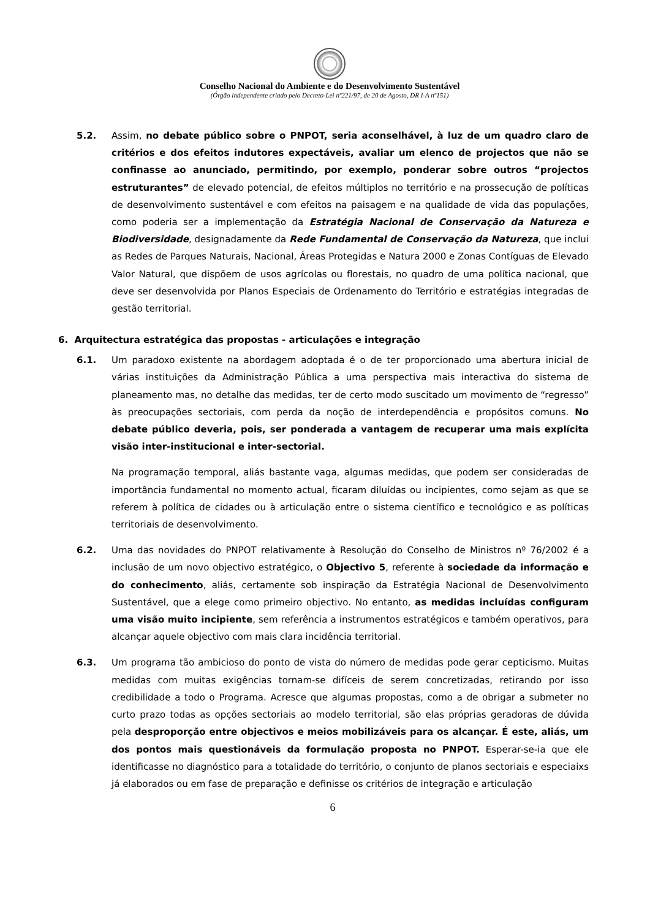Conselho Nacional do Ambiente e do Desenvolvimento Sustentável
(Órgão independente criado pelo Decreto-Lei nº221/97, de 20 de Agosto, DR I-A nº151)
5.2. Assim, no debate público sobre o PNPOT, seria aconselhável, à luz de um quadro claro de critérios e dos efeitos indutores expectáveis, avaliar um elenco de projectos que não se confinasse ao anunciado, permitindo, por exemplo, ponderar sobre outros “projectos estruturantes” de elevado potencial, de efeitos múltiplos no território e na prossecução de políticas de desenvolvimento sustentável e com efeitos na paisagem e na qualidade de vida das populações, como poderia ser a implementação da Estratégia Nacional de Conservação da Natureza e Biodiversidade, designadamente da Rede Fundamental de Conservação da Natureza, que inclui as Redes de Parques Naturais, Nacional, Áreas Protegidas e Natura 2000 e Zonas Contíguas de Elevado Valor Natural, que dispõem de usos agrícolas ou florestais, no quadro de uma política nacional, que deve ser desenvolvida por Planos Especiais de Ordenamento do Território e estratégias integradas de gestão territorial.
6. Arquitectura estratégica das propostas - articulações e integração
6.1. Um paradoxo existente na abordagem adoptada é o de ter proporcionado uma abertura inicial de várias instituições da Administração Pública a uma perspectiva mais interactiva do sistema de planeamento mas, no detalhe das medidas, ter de certo modo suscitado um movimento de “regresso” às preocupações sectoriais, com perda da noção de interdependência e propósitos comuns. No debate público deveria, pois, ser ponderada a vantagem de recuperar uma mais explícita visão inter-institucional e inter-sectorial.
Na programação temporal, aliás bastante vaga, algumas medidas, que podem ser consideradas de importância fundamental no momento actual, ficaram diluídas ou incipientes, como sejam as que se referem à política de cidades ou à articulação entre o sistema científico e tecnológico e as políticas territoriais de desenvolvimento.
6.2. Uma das novidades do PNPOT relativamente à Resolução do Conselho de Ministros nº 76/2002 é a inclusão de um novo objectivo estratégico, o Objectivo 5, referente à sociedade da informação e do conhecimento, aliás, certamente sob inspiração da Estratégia Nacional de Desenvolvimento Sustentável, que a elege como primeiro objectivo. No entanto, as medidas incluídas configuram uma visão muito incipiente, sem referência a instrumentos estratégicos e também operativos, para alcançar aquele objectivo com mais clara incidência territorial.
6.3. Um programa tão ambicioso do ponto de vista do número de medidas pode gerar cepticismo. Muitas medidas com muitas exigências tornam-se difíceis de serem concretizadas, retirando por isso credibilidade a todo o Programa. Acresce que algumas propostas, como a de obrigar a submeter no curto prazo todas as opções sectoriais ao modelo territorial, são elas próprias geradoras de dúvida pela desproporção entre objectivos e meios mobilizáveis para os alcançar. É este, aliás, um dos pontos mais questionáveis da formulação proposta no PNPOT. Esperar-se-ia que ele identificasse no diagnóstico para a totalidade do território, o conjunto de planos sectoriais e especiaixs já elaborados ou em fase de preparação e definisse os critérios de integração e articulação
6